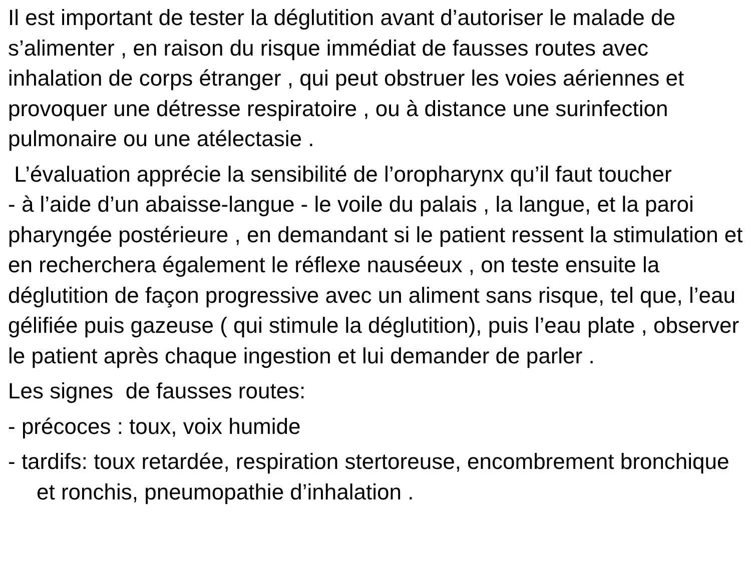Il est important de tester la déglutition avant d’autoriser le malade de s’alimenter , en raison du risque immédiat de fausses routes avec inhalation de corps étranger , qui peut obstruer les voies aériennes et provoquer une détresse respiratoire , ou à distance une surinfection pulmonaire ou une atélectasie .
L’évaluation apprécie la sensibilité de l’oropharynx qu’il faut toucher
- à l’aide d’un abaisse-langue - le voile du palais , la langue, et la paroi pharyngée postérieure , en demandant si le patient ressent la stimulation et en recherchera également le réflexe nauséeux , on teste ensuite la déglutition de façon progressive avec un aliment sans risque, tel que, l’eau gélifiée puis gazeuse ( qui stimule la déglutition), puis l’eau plate , observer le patient après chaque ingestion et lui demander de parler .
Les signes de fausses routes:
- précoces : toux, voix humide
- tardifs: toux retardée, respiration stertoreuse, encombrement bronchique et ronchis, pneumopathie d’inhalation .